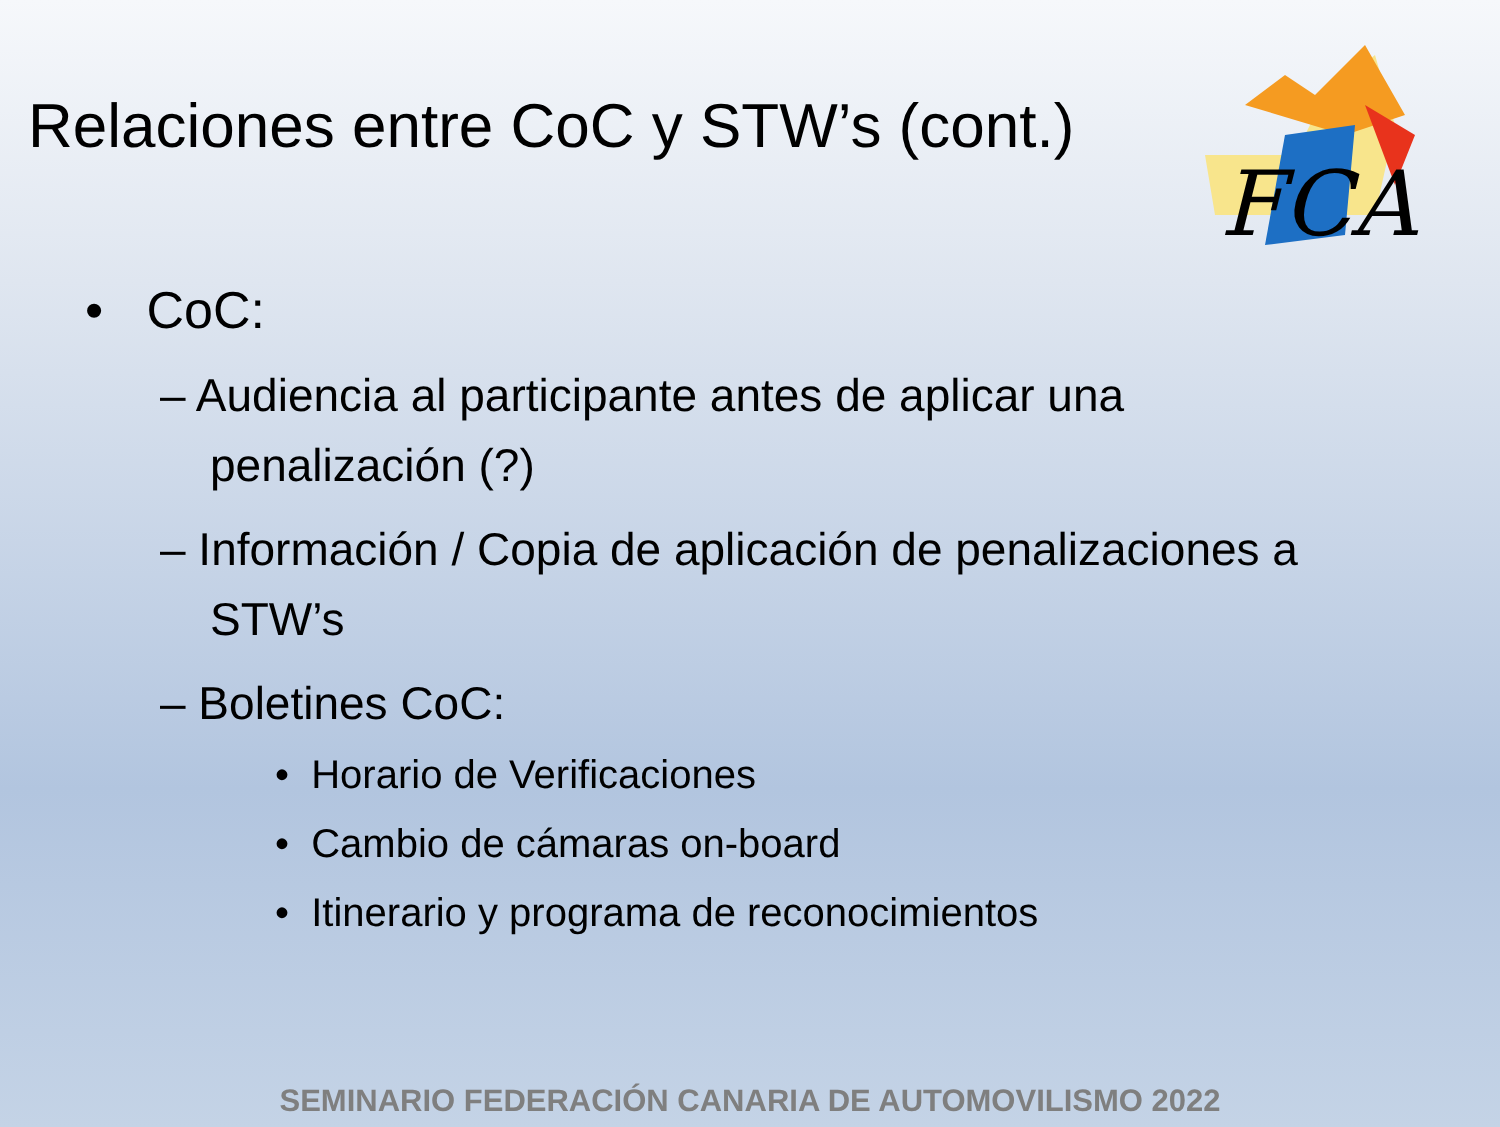Relaciones entre CoC y STW’s (cont.)
FCA
• CoC:
– Audiencia al participante antes de aplicar una penalización (?)
– Información / Copia de aplicación de penalizaciones a STW’s
– Boletines CoC:
• Horario de Verificaciones
• Cambio de cámaras on-board
• Itinerario y programa de reconocimientos
SEMINARIO FEDERACIÓN CANARIA DE AUTOMOVILISMO 2022